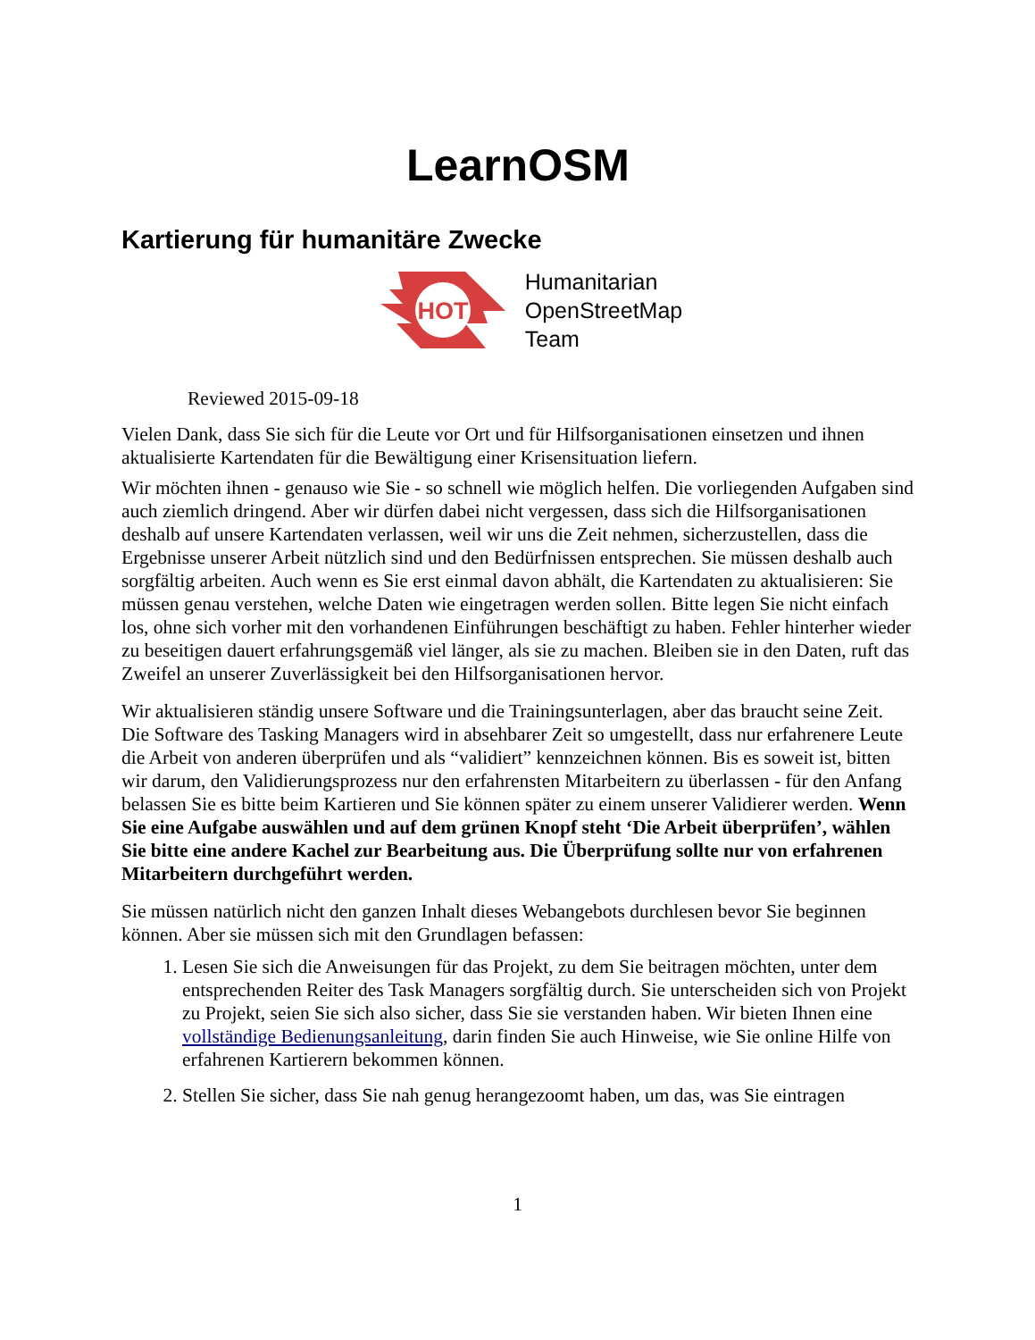LearnOSM
Kartierung für humanitäre Zwecke
HOT
Humanitarian
OpenStreetMap
Team
Reviewed 2015-09-18
Vielen Dank, dass Sie sich für die Leute vor Ort und für Hilfsorganisationen einsetzen und ihnen aktualisierte Kartendaten für die Bewältigung einer Krisensituation liefern.
Wir möchten ihnen - genauso wie Sie - so schnell wie möglich helfen. Die vorliegenden Aufgaben sind auch ziemlich dringend. Aber wir dürfen dabei nicht vergessen, dass sich die Hilfsorganisationen deshalb auf unsere Kartendaten verlassen, weil wir uns die Zeit nehmen, sicherzustellen, dass die Ergebnisse unserer Arbeit nützlich sind und den Bedürfnissen entsprechen. Sie müssen deshalb auch sorgfältig arbeiten. Auch wenn es Sie erst einmal davon abhält, die Kartendaten zu aktualisieren: Sie müssen genau verstehen, welche Daten wie eingetragen werden sollen. Bitte legen Sie nicht einfach los, ohne sich vorher mit den vorhandenen Einführungen beschäftigt zu haben. Fehler hinterher wieder zu beseitigen dauert erfahrungsgemäß viel länger, als sie zu machen. Bleiben sie in den Daten, ruft das Zweifel an unserer Zuverlässigkeit bei den Hilfsorganisationen hervor.
Wir aktualisieren ständig unsere Software und die Trainingsunterlagen, aber das braucht seine Zeit. Die Software des Tasking Managers wird in absehbarer Zeit so umgestellt, dass nur erfahrenere Leute die Arbeit von anderen überprüfen und als “validiert” kennzeichnen können. Bis es soweit ist, bitten wir darum, den Validierungsprozess nur den erfahrensten Mitarbeitern zu überlassen - für den Anfang belassen Sie es bitte beim Kartieren und Sie können später zu einem unserer Validierer werden. Wenn Sie eine Aufgabe auswählen und auf dem grünen Knopf steht ‘Die Arbeit überprüfen’, wählen Sie bitte eine andere Kachel zur Bearbeitung aus. Die Überprüfung sollte nur von erfahrenen Mitarbeitern durchgeführt werden.
Sie müssen natürlich nicht den ganzen Inhalt dieses Webangebots durchlesen bevor Sie beginnen können. Aber sie müssen sich mit den Grundlagen befassen:
1. Lesen Sie sich die Anweisungen für das Projekt, zu dem Sie beitragen möchten, unter dem entsprechenden Reiter des Task Managers sorgfältig durch. Sie unterscheiden sich von Projekt zu Projekt, seien Sie sich also sicher, dass Sie sie verstanden haben. Wir bieten Ihnen eine vollständige Bedienungsanleitung, darin finden Sie auch Hinweise, wie Sie online Hilfe von erfahrenen Kartierern bekommen können.
2. Stellen Sie sicher, dass Sie nah genug herangezoomt haben, um das, was Sie eintragen
1